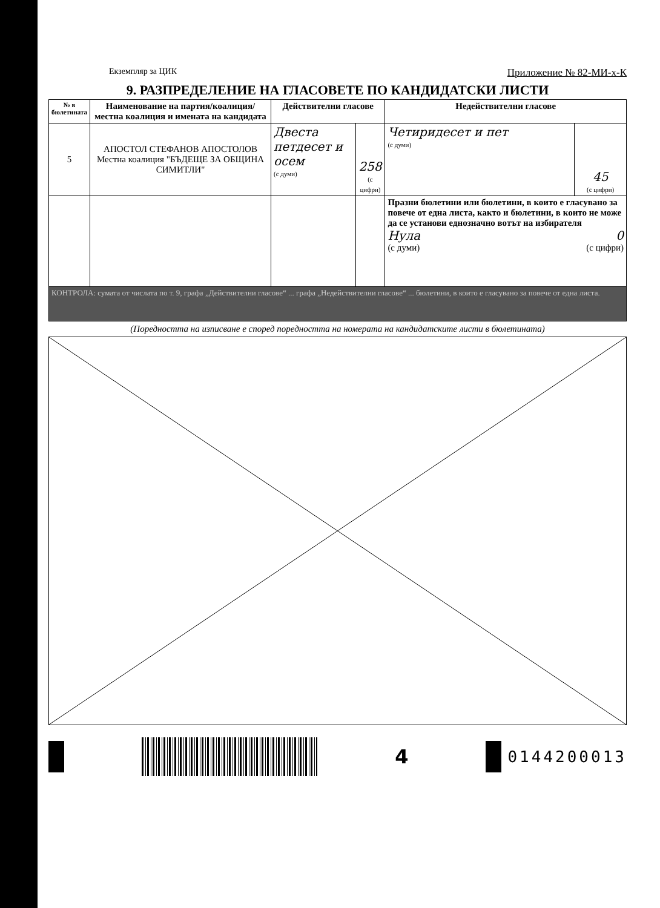Екземпляр за ЦИК Приложение № 82-МИ-х-К
9. РАЗПРЕДЕЛЕНИЕ НА ГЛАСОВЕТЕ ПО КАНДИДАТСКИ ЛИСТИ
| № в бюлетината | Наименование на партия/коалиция/местна коалиция и имената на кандидата | Действителни гласове | | Недействителни гласове | |
| --- | --- | --- | --- | --- | --- |
| 5 | АПОСТОЛ СТЕФАНОВ АПОСТОЛОВ Местна коалиция "БЪДЕЩЕ ЗА ОБЩИНА СИМИТЛИ" | Двеста петдесет и осем (с думи) | 258 (с цифри) | Четиридесет и пет (с думи) | 45 (с цифри) |
| | | | | Празни бюлетини или бюлетини, в които е гласувано за повече от една листа, както и бюлетини, в които не може да се установи еднозначно вотът на избирателя Нула 0 (с думи) (с цифри) | |
| КОНТРОЛА: сумата от числата по т. 9, графа „Действителни гласове“ ... графа „Недействителни гласове“ ... бюлетини, в които е гласувано за повече от една листа. | | | | | |
(Поредността на изписване е според поредността на номерата на кандидатските листи в бюлетината)
4
0144200013